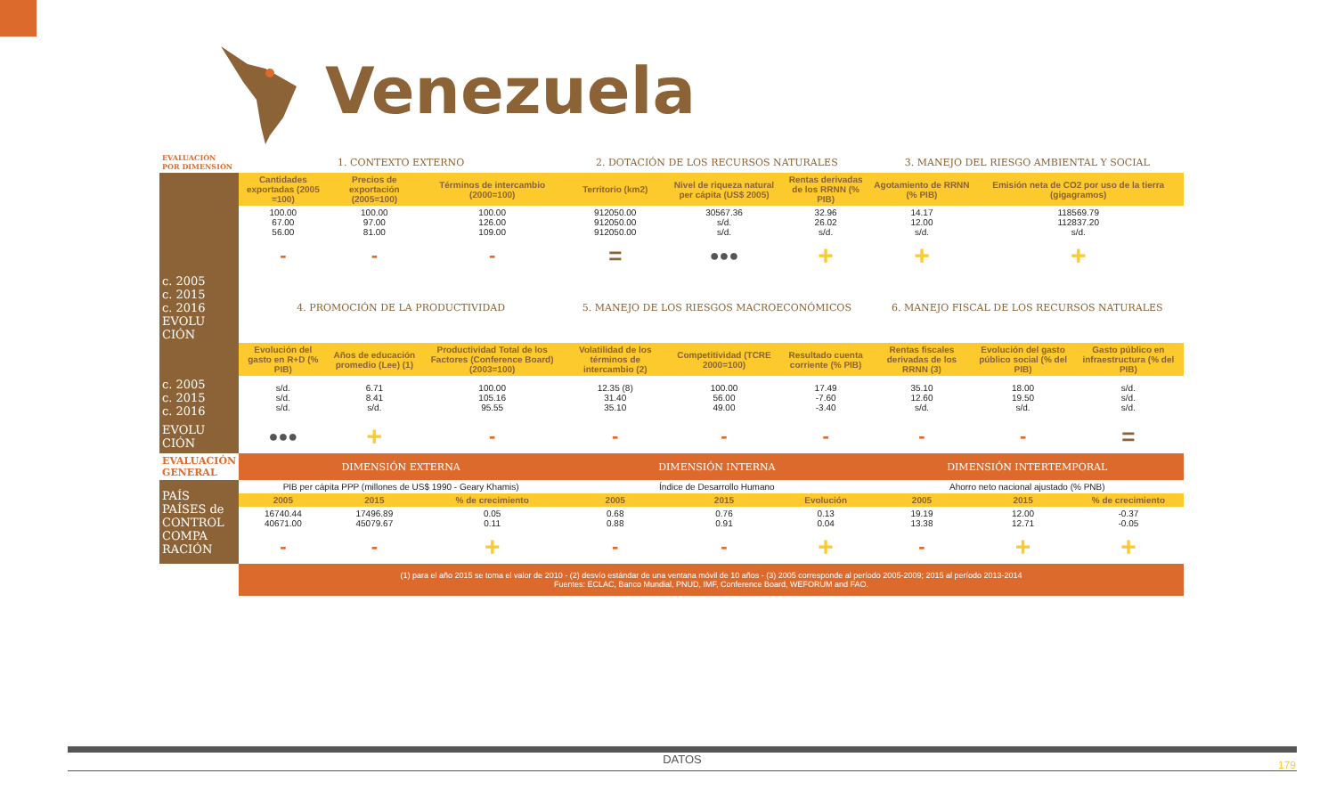Venezuela
| EVALUACIÓN POR DIMENSIÓN | 1. CONTEXTO EXTERNO | | | 2. DOTACIÓN DE LOS RECURSOS NATURALES | | | 3. MANEJO DEL RIESGO AMBIENTAL Y SOCIAL | | |
| | Cantidades exportadas (2005 =100) | Precios de exportación (2005=100) | Términos de intercambio (2000=100) | Territorio (km2) | Nivel de riqueza natural per cápita (US$ 2005) | Rentas derivadas de los RRNN (% PIB) | Agotamiento de RRNN (% PIB) | Emisión neta de CO2 por uso de la tierra (gigagramos) | |
| | 100.00 67.00 56.00 | 100.00 97.00 81.00 | 100.00 126.00 109.00 | 912050.00 912050.00 912050.00 | 30567.36 s/d. s/d. | 32.96 26.02 s/d. | 14.17 12.00 s/d. | 118569.79 112837.20 s/d. | |
| | - | - | - | = | ●●● | + | + | + | |
| c. 2005 c. 2015 c. 2016 EVOLU CIÓN | 4. PROMOCIÓN DE LA PRODUCTIVIDAD | | | 5. MANEJO DE LOS RIESGOS MACROECONÓMICOS | | | 6. MANEJO FISCAL DE LOS RECURSOS NATURALES | | |
| | Evolución del gasto en R+D (% PIB) | Años de educación promedio (Lee) (1) | Productividad Total de los Factores (Conference Board) (2003=100) | Volatilidad de los términos de intercambio (2) | Competitividad (TCRE 2000=100) | Resultado cuenta corriente (% PIB) | Rentas fiscales derivadas de los RRNN (3) | Evolución del gasto público social (% del PIB) | Gasto público en infraestructura (% del PIB) |
| c. 2005 c. 2015 c. 2016 | s/d. s/d. s/d. | 6.71 8.41 s/d. | 100.00 105.16 95.55 | 12.35 (8) 31.40 35.10 | 100.00 56.00 49.00 | 17.49 -7.60 -3.40 | 35.10 12.60 s/d. | 18.00 19.50 s/d. | s/d. s/d. s/d. |
| EVOLU CIÓN | ●●● | + | - | - | - | - | - | - | = |
| EVALUACIÓN GENERAL | DIMENSIÓN EXTERNA | | | DIMENSIÓN INTERNA | | | DIMENSIÓN INTERTEMPORAL | | |
| PAÍS PAÍSES de CONTROL COMPA RACIÓN | PIB per cápita PPP (millones de US$ 1990 - Geary Khamis) | | | Índice de Desarrollo Humano | | | Ahorro neto nacional ajustado (% PNB) | | |
| | 2005 | 2015 | % de crecimiento | 2005 | 2015 | Evolución | 2005 | 2015 | % de crecimiento |
| | 16740.44 40671.00 | 17496.89 45079.67 | 0.05 0.11 | 0.68 0.88 | 0.76 0.91 | 0.13 0.04 | 19.19 13.38 | 12.00 12.71 | -0.37 -0.05 |
| | - | - | + | - | - | + | - | + | + |
| | (1) para el año 2015 se toma el valor de 2010 - (2) desvío estándar de una ventana móvil de 10 años - (3) 2005 corresponde al período 2005-2009; 2015 al período 2013-2014 Fuentes: ECLAC, Banco Mundial, PNUD, IMF, Conference Board, WEFORUM and FAO. | | | | | | | | |
DATOS
179